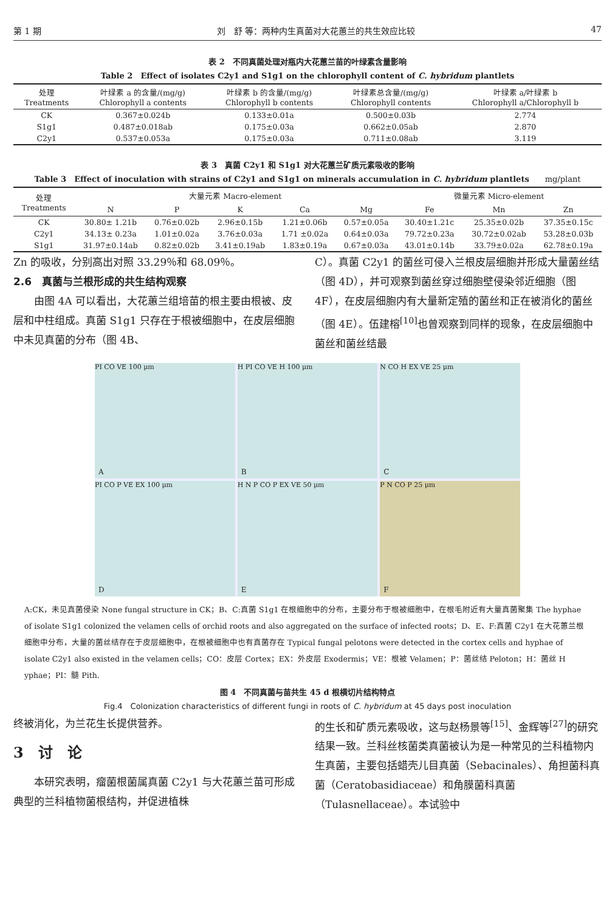第 1 期 刘　舒 等：两种内生真菌对大花蕙兰的共生效应比较 47
表 2　不同真菌处理对瓶内大花蕙兰苗的叶绿素含量影响
Table 2　Effect of isolates C2y1 and S1g1 on the chlorophyll content of C. hybridum plantlets
| 处理 Treatments | 叶绿素 a 的含量/(mg/g) Chlorophyll a contents | 叶绿素 b 的含量/(mg/g) Chlorophyll b contents | 叶绿素总含量/(mg/g) Chlorophyll contents | 叶绿素 a/叶绿素 b Chlorophyll a/Chlorophyll b |
| --- | --- | --- | --- | --- |
| CK | 0.367±0.024b | 0.133±0.01a | 0.500±0.03b | 2.774 |
| S1g1 | 0.487±0.018ab | 0.175±0.03a | 0.662±0.05ab | 2.870 |
| C2y1 | 0.537±0.053a | 0.175±0.03a | 0.711±0.08ab | 3.119 |
表 3　真菌 C2y1 和 S1g1 对大花蕙兰矿质元素吸收的影响
Table 3　Effect of inoculation with strains of C2y1 and S1g1 on minerals accumulation in C. hybridum plantlets　　mg/plant
| 处理 Treatments | 大量元素 Macro-element | | | | | 微量元素 Micro-element | | |
| --- | --- | --- | --- | --- | --- | --- | --- | --- |
| | N | P | K | Ca | Mg | Fe | Mn | Zn |
| CK | 30.80± 1.21b | 0.76±0.02b | 2.96±0.15b | 1.21±0.06b | 0.57±0.05a | 30.40±1.21c | 25.35±0.02b | 37.35±0.15c |
| C2y1 | 34.13± 0.23a | 1.01±0.02a | 3.76±0.03a | 1.71 ±0.02a | 0.64±0.03a | 79.72±0.23a | 30.72±0.02ab | 53.28±0.03b |
| S1g1 | 31.97±0.14ab | 0.82±0.02b | 3.41±0.19ab | 1.83±0.19a | 0.67±0.03a | 43.01±0.14b | 33.79±0.02a | 62.78±0.19a |
Zn 的吸收，分别高出对照 33.29％和 68.09％。
2.6　真菌与兰根形成的共生结构观察
　　由图 4A 可以看出，大花蕙兰组培苗的根主要由根被、皮层和中柱组成。真菌 S1g1 只存在于根被细胞中，在皮层细胞中未见真菌的分布（图 4B、
C）。真菌 C2y1 的菌丝可侵入兰根皮层细胞并形成大量菌丝结（图 4D），并可观察到菌丝穿过细胞壁侵染邻近细胞（图 4F），在皮层细胞内有大量新定殖的菌丝和正在被消化的菌丝（图 4E）。伍建榕<sup>[10]</sup>也曾观察到同样的现象，在皮层细胞中菌丝和菌丝结最
PI CO VE 100 μm
A
H PI CO VE H 100 μm
B
N CO H EX VE 25 μm
C
PI CO P VE EX 100 μm
D
H N P CO P EX VE 50 μm
E
P N CO P 25 μm
F
A:CK，未见真菌侵染 None fungal structure in CK；B、C:真菌 S1g1 在根细胞中的分布，主要分布于根被细胞中，在根毛附近有大量真菌聚集 The hyphae of isolate S1g1 colonized the velamen cells of orchid roots and also aggregated on the surface of infected roots；D、E、F:真菌 C2y1 在大花蕙兰根细胞中分布，大量的菌丝结存在于皮层细胞中，在根被细胞中也有真菌存在 Typical fungal pelotons were detected in the cortex cells and hyphae of isolate C2y1 also existed in the velamen cells；CO：皮层 Cortex；EX：外皮层 Exodermis；VE：根被 Velamen；P：菌丝结 Peloton；H：菌丝 H yphae；PI：髓 Pith.
图 4　不同真菌与苗共生 45 d 根横切片结构特点
Fig.4　Colonization characteristics of different fungi in roots of C. hybridum at 45 days post inoculation
终被消化，为兰花生长提供营养。
3　讨　论
　　本研究表明，瘤菌根菌属真菌 C2y1 与大花蕙兰苗可形成典型的兰科植物菌根结构，并促进植株
的生长和矿质元素吸收，这与赵杨景等<sup>[15]</sup>、金辉等<sup>[27]</sup>的研究结果一致。兰科丝核菌类真菌被认为是一种常见的兰科植物内生真菌，主要包括蜡壳儿目真菌（Sebacinales）、角担菌科真菌（Ceratobasidiaceae）和角膜菌科真菌（Tulasnellaceae）。本试验中